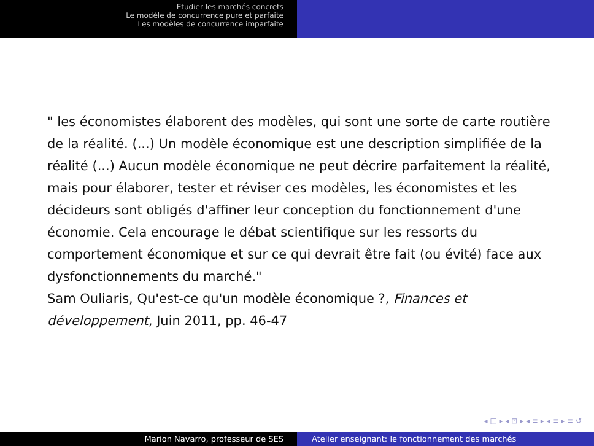Etudier les marchés concrets
Le modèle de concurrence pure et parfaite
Les modèles de concurrence imparfaite
" les économistes élaborent des modèles, qui sont une sorte de carte routière de la réalité. (...) Un modèle économique est une description simplifiée de la réalité (...) Aucun modèle économique ne peut décrire parfaitement la réalité, mais pour élaborer, tester et réviser ces modèles, les économistes et les décideurs sont obligés d'affiner leur conception du fonctionnement d'une économie. Cela encourage le débat scientifique sur les ressorts du comportement économique et sur ce qui devrait être fait (ou évité) face aux dysfonctionnements du marché."
Sam Ouliaris, Qu'est-ce qu'un modèle économique ?, Finances et développement, Juin 2011, pp. 46-47
◂ □ ▸ ◂ ⊡ ▸ ◂ ≡ ▸ ◂ ≡ ▸ ≡ ↺
Marion Navarro, professeur de SES Atelier enseignant: le fonctionnement des marchés